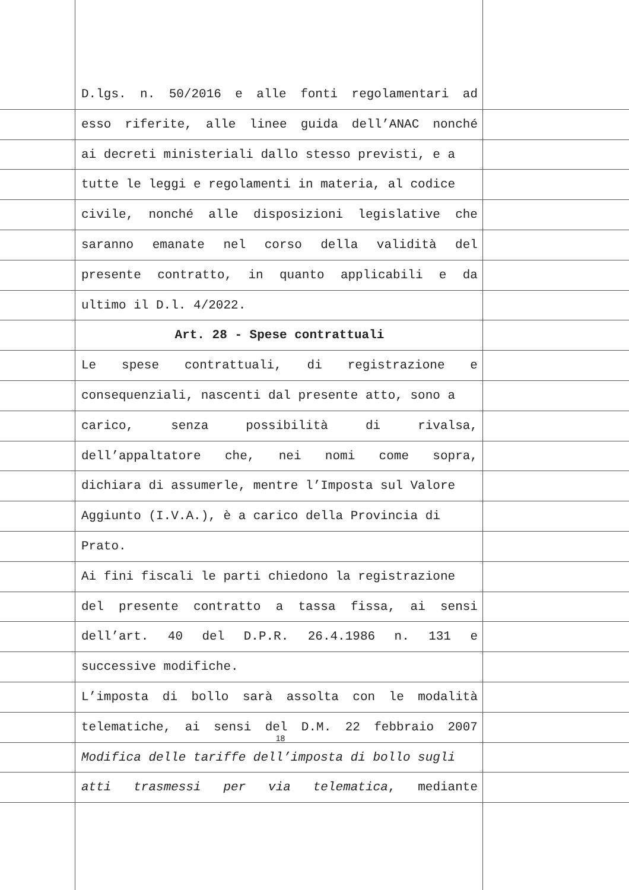D.lgs. n. 50/2016 e alle fonti regolamentari ad
esso riferite, alle linee guida dell’ANAC nonché
ai decreti ministeriali dallo stesso previsti, e a
tutte le leggi e regolamenti in materia, al codice
civile, nonché alle disposizioni legislative che
saranno emanate nel corso della validità del
presente contratto, in quanto applicabili e da
ultimo il D.l. 4/2022.
Art. 28 - Spese contrattuali
Le spese contrattuali, di registrazione e
consequenziali, nascenti dal presente atto, sono a
carico, senza possibilità di rivalsa,
dell’appaltatore che, nei nomi come sopra,
dichiara di assumerle, mentre l’Imposta sul Valore
Aggiunto (I.V.A.), è a carico della Provincia di
Prato.
Ai fini fiscali le parti chiedono la registrazione
del presente contratto a tassa fissa, ai sensi
dell’art. 40 del D.P.R. 26.4.1986 n. 131 e
successive modifiche.
L’imposta di bollo sarà assolta con le modalità
telematiche, ai sensi del D.M. 22 febbraio 2007
Modifica delle tariffe dell’imposta di bollo sugli
atti trasmessi per via telematica, mediante
18